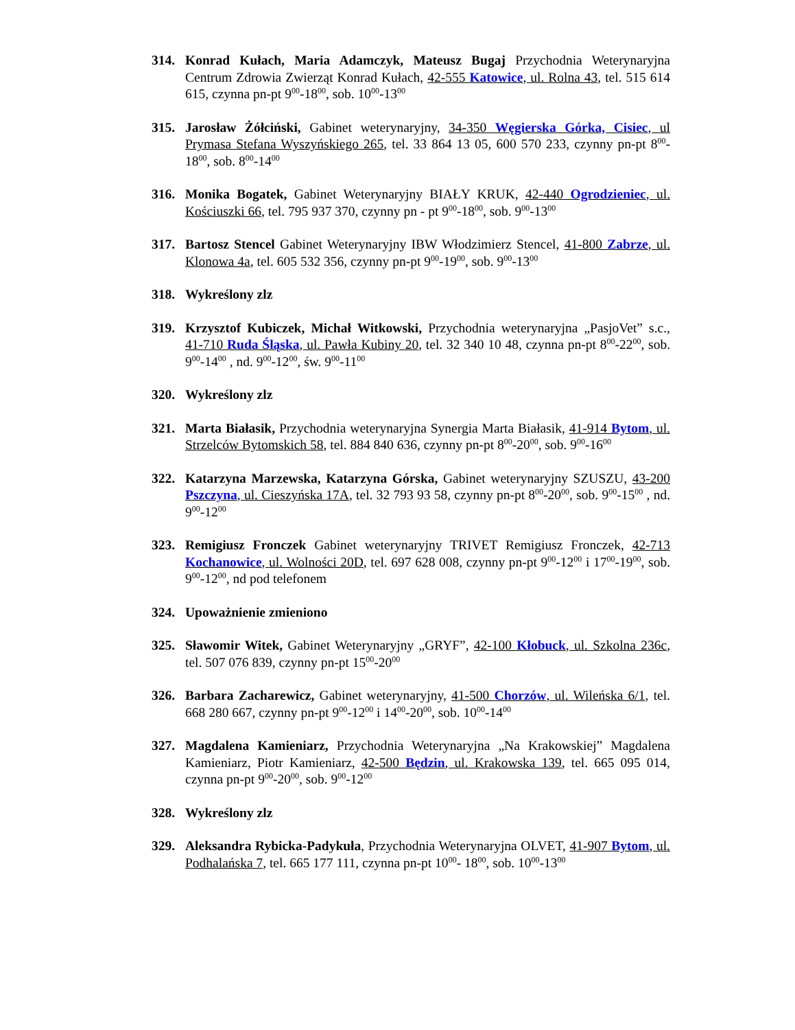314. Konrad Kułach, Maria Adamczyk, Mateusz Bugaj Przychodnia Weterynaryjna Centrum Zdrowia Zwierząt Konrad Kułach, 42-555 Katowice, ul. Rolna 43, tel. 515 614 615, czynna pn-pt 9<sup>00</sup>-18<sup>00</sup>, sob. 10<sup>00</sup>-13<sup>00</sup>
315. Jarosław Żółciński, Gabinet weterynaryjny, 34-350 Węgierska Górka, Cisiec, ul Prymasa Stefana Wyszyńskiego 265, tel. 33 864 13 05, 600 570 233, czynny pn-pt 8<sup>00</sup>-18<sup>00</sup>, sob. 8<sup>00</sup>-14<sup>00</sup>
316. Monika Bogatek, Gabinet Weterynaryjny BIAŁY KRUK, 42-440 Ogrodzieniec, ul. Kościuszki 66, tel. 795 937 370, czynny pn - pt 9<sup>00</sup>-18<sup>00</sup>, sob. 9<sup>00</sup>-13<sup>00</sup>
317. Bartosz Stencel Gabinet Weterynaryjny IBW Włodzimierz Stencel, 41-800 Zabrze, ul. Klonowa 4a, tel. 605 532 356, czynny pn-pt 9<sup>00</sup>-19<sup>00</sup>, sob. 9<sup>00</sup>-13<sup>00</sup>
318. Wykreślony zlz
319. Krzysztof Kubiczek, Michał Witkowski, Przychodnia weterynaryjna „PasjoVet” s.c., 41-710 Ruda Śląska, ul. Pawła Kubiny 20, tel. 32 340 10 48, czynna pn-pt 8<sup>00</sup>-22<sup>00</sup>, sob. 9<sup>00</sup>-14<sup>00</sup> , nd. 9<sup>00</sup>-12<sup>00</sup>, św. 9<sup>00</sup>-11<sup>00</sup>
320. Wykreślony zlz
321. Marta Białasik, Przychodnia weterynaryjna Synergia Marta Białasik, 41-914 Bytom, ul. Strzelców Bytomskich 58, tel. 884 840 636, czynny pn-pt 8<sup>00</sup>-20<sup>00</sup>, sob. 9<sup>00</sup>-16<sup>00</sup>
322. Katarzyna Marzewska, Katarzyna Górska, Gabinet weterynaryjny SZUSZU, 43-200 Pszczyna, ul. Cieszyńska 17A, tel. 32 793 93 58, czynny pn-pt 8<sup>00</sup>-20<sup>00</sup>, sob. 9<sup>00</sup>-15<sup>00</sup> , nd. 9<sup>00</sup>-12<sup>00</sup>
323. Remigiusz Fronczek Gabinet weterynaryjny TRIVET Remigiusz Fronczek, 42-713 Kochanowice, ul. Wolności 20D, tel. 697 628 008, czynny pn-pt 9<sup>00</sup>-12<sup>00</sup> i 17<sup>00</sup>-19<sup>00</sup>, sob. 9<sup>00</sup>-12<sup>00</sup>, nd pod telefonem
324. Upoważnienie zmieniono
325. Sławomir Witek, Gabinet Weterynaryjny „GRYF”, 42-100 Kłobuck, ul. Szkolna 236c, tel. 507 076 839, czynny pn-pt 15<sup>00</sup>-20<sup>00</sup>
326. Barbara Zacharewicz, Gabinet weterynaryjny, 41-500 Chorzów, ul. Wileńska 6/1, tel. 668 280 667, czynny pn-pt 9<sup>00</sup>-12<sup>00</sup> i 14<sup>00</sup>-20<sup>00</sup>, sob. 10<sup>00</sup>-14<sup>00</sup>
327. Magdalena Kamieniarz, Przychodnia Weterynaryjna „Na Krakowskiej” Magdalena Kamieniarz, Piotr Kamieniarz, 42-500 Będzin, ul. Krakowska 139, tel. 665 095 014, czynna pn-pt 9<sup>00</sup>-20<sup>00</sup>, sob. 9<sup>00</sup>-12<sup>00</sup>
328. Wykreślony zlz
329. Aleksandra Rybicka-Padykuła, Przychodnia Weterynaryjna OLVET, 41-907 Bytom, ul. Podhalańska 7, tel. 665 177 111, czynna pn-pt 10<sup>00</sup>- 18<sup>00</sup>, sob. 10<sup>00</sup>-13<sup>00</sup>